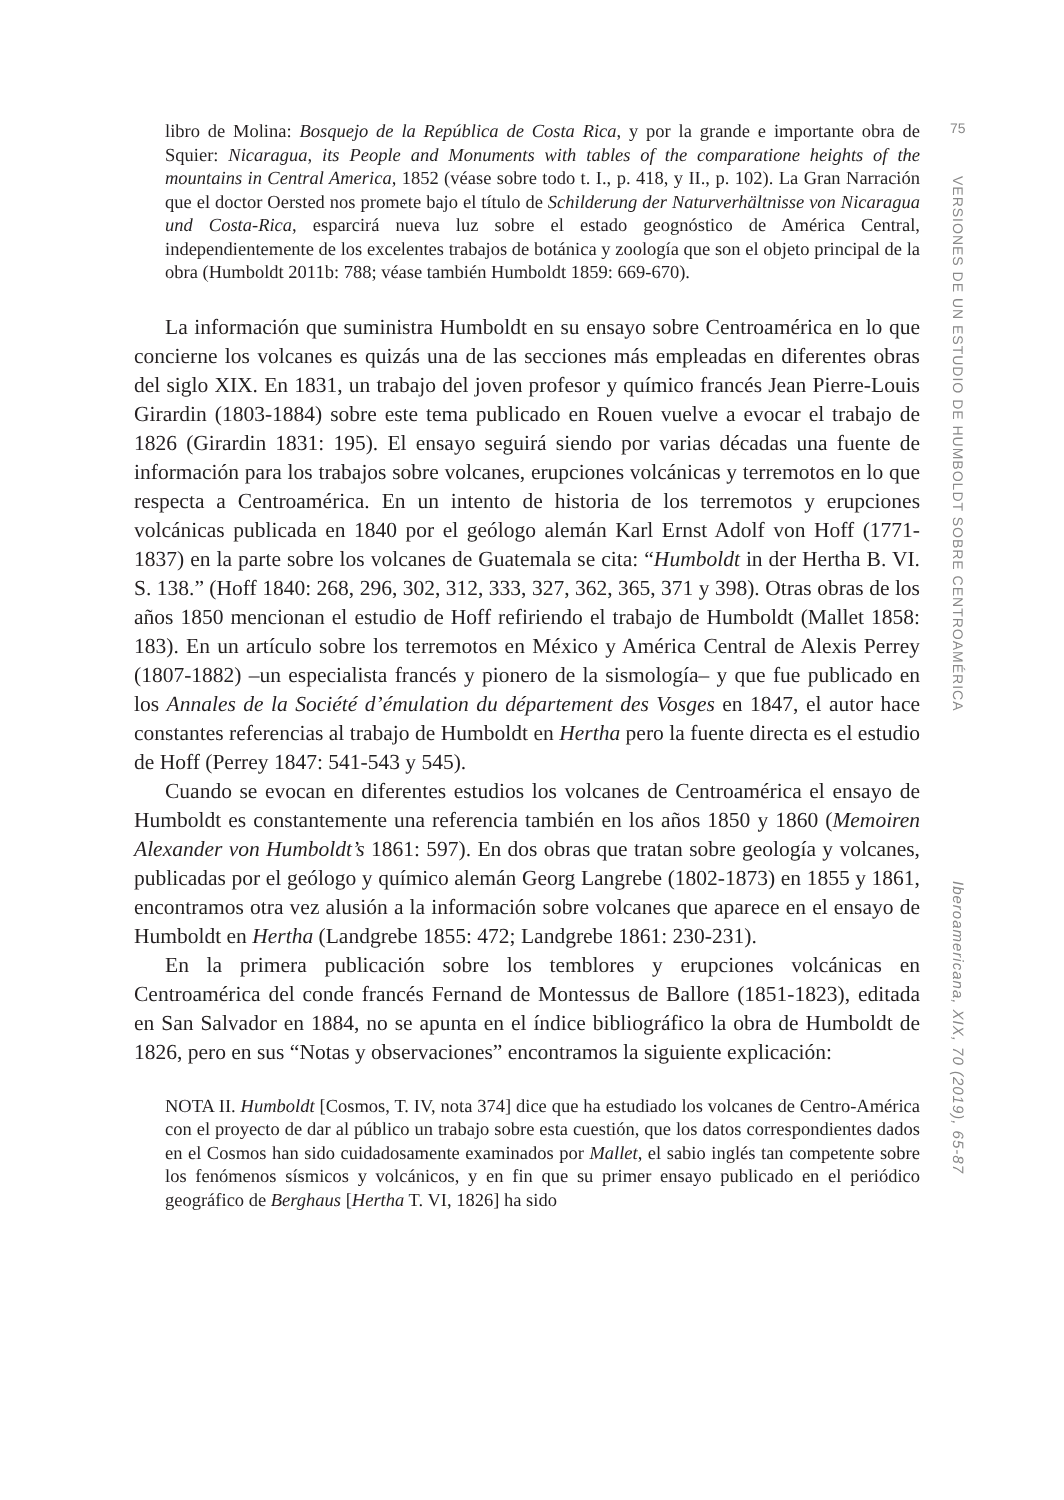libro de Molina: Bosquejo de la República de Costa Rica, y por la grande e importante obra de Squier: Nicaragua, its People and Monuments with tables of the comparatione heights of the mountains in Central America, 1852 (véase sobre todo t. I., p. 418, y II., p. 102). La Gran Narración que el doctor Oersted nos promete bajo el título de Schilderung der Naturverhältnisse von Nicaragua und Costa-Rica, esparcirá nueva luz sobre el estado geognóstico de América Central, independientemente de los excelentes trabajos de botánica y zoología que son el objeto principal de la obra (Humboldt 2011b: 788; véase también Humboldt 1859: 669-670).
La información que suministra Humboldt en su ensayo sobre Centroamérica en lo que concierne los volcanes es quizás una de las secciones más empleadas en diferentes obras del siglo XIX. En 1831, un trabajo del joven profesor y químico francés Jean Pierre-Louis Girardin (1803-1884) sobre este tema publicado en Rouen vuelve a evocar el trabajo de 1826 (Girardin 1831: 195). El ensayo seguirá siendo por varias décadas una fuente de información para los trabajos sobre volcanes, erupciones volcánicas y terremotos en lo que respecta a Centroamérica. En un intento de historia de los terremotos y erupciones volcánicas publicada en 1840 por el geólogo alemán Karl Ernst Adolf von Hoff (1771-1837) en la parte sobre los volcanes de Guatemala se cita: “Humboldt in der Hertha B. VI. S. 138.” (Hoff 1840: 268, 296, 302, 312, 333, 327, 362, 365, 371 y 398). Otras obras de los años 1850 mencionan el estudio de Hoff refiriendo el trabajo de Humboldt (Mallet 1858: 183). En un artículo sobre los terremotos en México y América Central de Alexis Perrey (1807-1882) –un especialista francés y pionero de la sismología– y que fue publicado en los Annales de la Société d’émulation du département des Vosges en 1847, el autor hace constantes referencias al trabajo de Humboldt en Hertha pero la fuente directa es el estudio de Hoff (Perrey 1847: 541-543 y 545).
Cuando se evocan en diferentes estudios los volcanes de Centroamérica el ensayo de Humboldt es constantemente una referencia también en los años 1850 y 1860 (Memoiren Alexander von Humboldt’s 1861: 597). En dos obras que tratan sobre geología y volcanes, publicadas por el geólogo y químico alemán Georg Langrebe (1802-1873) en 1855 y 1861, encontramos otra vez alusión a la información sobre volcanes que aparece en el ensayo de Humboldt en Hertha (Landgrebe 1855: 472; Landgrebe 1861: 230-231).
En la primera publicación sobre los temblores y erupciones volcánicas en Centroamérica del conde francés Fernand de Montessus de Ballore (1851-1823), editada en San Salvador en 1884, no se apunta en el índice bibliográfico la obra de Humboldt de 1826, pero en sus “Notas y observaciones” encontramos la siguiente explicación:
NOTA II. Humboldt [Cosmos, T. IV, nota 374] dice que ha estudiado los volcanes de Centro-América con el proyecto de dar al público un trabajo sobre esta cuestión, que los datos correspondientes dados en el Cosmos han sido cuidadosamente examinados por Mallet, el sabio inglés tan competente sobre los fenómenos sísmicos y volcánicos, y en fin que su primer ensayo publicado en el periódico geográfico de Berghaus [Hertha T. VI, 1826] ha sido
75
VERSIONES DE UN ESTUDIO DE HUMBOLDT SOBRE CENTROAMÉRICA
Iberoamericana, XIX, 70 (2019), 65-87